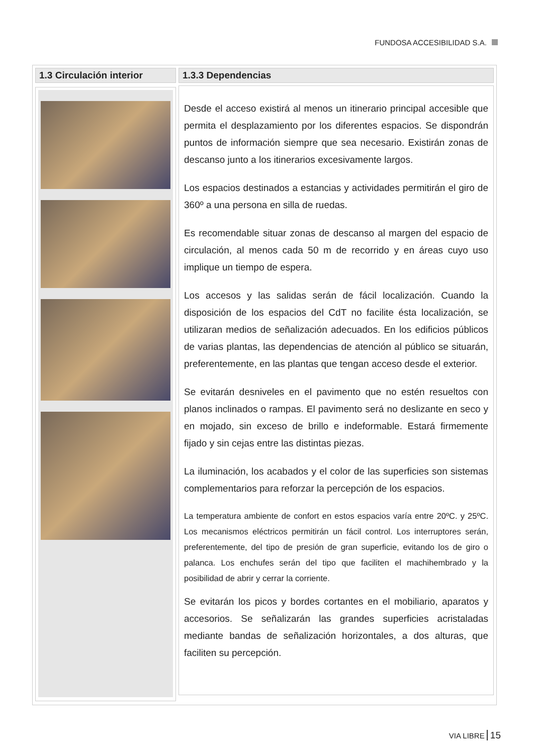FUNDOSA ACCESIBILIDAD S.A.
1.3 Circulación interior 1.3.3 Dependencias
Desde el acceso existirá al menos un itinerario principal accesible que permita el desplazamiento por los diferentes espacios. Se dispondrán puntos de información siempre que sea necesario. Existirán zonas de descanso junto a los itinerarios excesivamente largos.
Los espacios destinados a estancias y actividades permitirán el giro de 360º a una persona en silla de ruedas.
Es recomendable situar zonas de descanso al margen del espacio de circulación, al menos cada 50 m de recorrido y en áreas cuyo uso implique un tiempo de espera.
Los accesos y las salidas serán de fácil localización. Cuando la disposición de los espacios del CdT no facilite ésta localización, se utilizaran medios de señalización adecuados. En los edificios públicos de varias plantas, las dependencias de atención al público se situarán, preferentemente, en las plantas que tengan acceso desde el exterior.
Se evitarán desniveles en el pavimento que no estén resueltos con planos inclinados o rampas. El pavimento será no deslizante en seco y en mojado, sin exceso de brillo e indeformable. Estará firmemente fijado y sin cejas entre las distintas piezas.
La iluminación, los acabados y el color de las superficies son sistemas complementarios para reforzar la percepción de los espacios.
La temperatura ambiente de confort en estos espacios varía entre 20ºC. y 25ºC. Los mecanismos eléctricos permitirán un fácil control. Los interruptores serán, preferentemente, del tipo de presión de gran superficie, evitando los de giro o palanca. Los enchufes serán del tipo que faciliten el machihembrado y la posibilidad de abrir y cerrar la corriente.
Se evitarán los picos y bordes cortantes en el mobiliario, aparatos y accesorios. Se señalizarán las grandes superficies acristaladas mediante bandas de señalización horizontales, a dos alturas, que faciliten su percepción.
VIA LIBRE 15